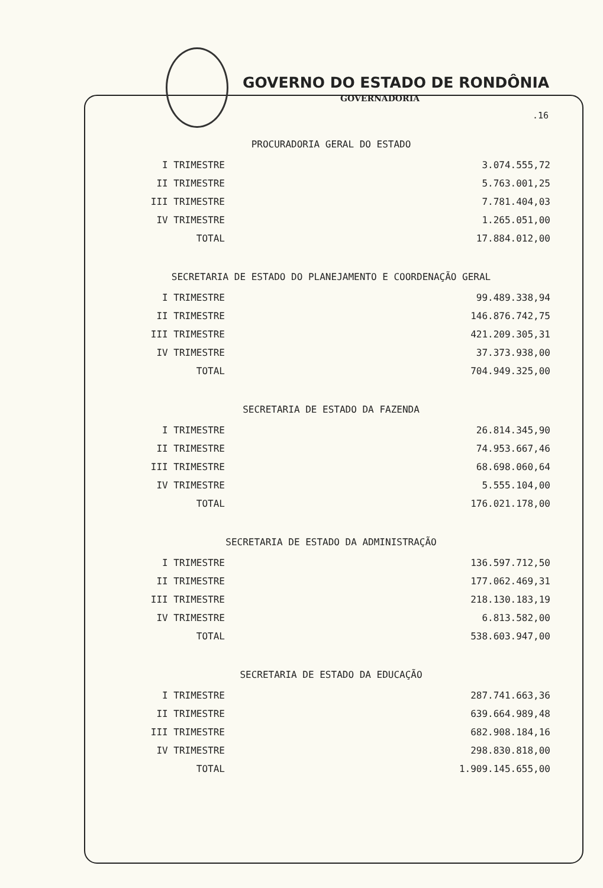GOVERNO DO ESTADO DE RONDÔNIA
GOVERNADORIA
.16
PROCURADORIA GERAL DO ESTADO
| I TRIMESTRE | 3.074.555,72 |
| II TRIMESTRE | 5.763.001,25 |
| III TRIMESTRE | 7.781.404,03 |
| IV TRIMESTRE | 1.265.051,00 |
| TOTAL | 17.884.012,00 |
SECRETARIA DE ESTADO DO PLANEJAMENTO E COORDENAÇÃO GERAL
| I TRIMESTRE | 99.489.338,94 |
| II TRIMESTRE | 146.876.742,75 |
| III TRIMESTRE | 421.209.305,31 |
| IV TRIMESTRE | 37.373.938,00 |
| TOTAL | 704.949.325,00 |
SECRETARIA DE ESTADO DA FAZENDA
| I TRIMESTRE | 26.814.345,90 |
| II TRIMESTRE | 74.953.667,46 |
| III TRIMESTRE | 68.698.060,64 |
| IV TRIMESTRE | 5.555.104,00 |
| TOTAL | 176.021.178,00 |
SECRETARIA DE ESTADO DA ADMINISTRAÇÃO
| I TRIMESTRE | 136.597.712,50 |
| II TRIMESTRE | 177.062.469,31 |
| III TRIMESTRE | 218.130.183,19 |
| IV TRIMESTRE | 6.813.582,00 |
| TOTAL | 538.603.947,00 |
SECRETARIA DE ESTADO DA EDUCAÇÃO
| I TRIMESTRE | 287.741.663,36 |
| II TRIMESTRE | 639.664.989,48 |
| III TRIMESTRE | 682.908.184,16 |
| IV TRIMESTRE | 298.830.818,00 |
| TOTAL | 1.909.145.655,00 |